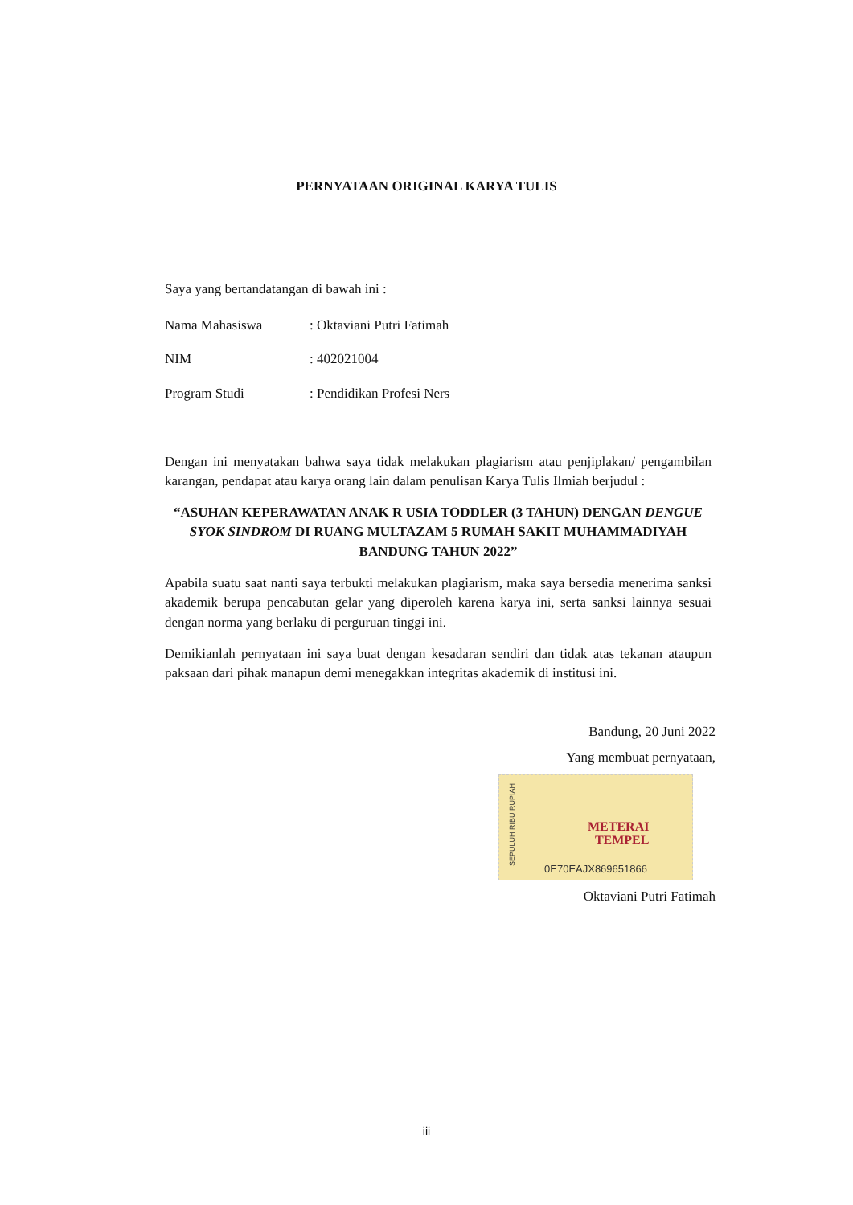PERNYATAAN ORIGINAL KARYA TULIS
Saya yang bertandatangan di bawah ini :
Nama Mahasiswa: Oktaviani Putri Fatimah
NIM: 402021004
Program Studi: Pendidikan Profesi Ners
Dengan ini menyatakan bahwa saya tidak melakukan plagiarism atau penjiplakan/ pengambilan karangan, pendapat atau karya orang lain dalam penulisan Karya Tulis Ilmiah berjudul :
“ASUHAN KEPERAWATAN ANAK R USIA TODDLER (3 TAHUN) DENGAN DENGUE SYOK SINDROM DI RUANG MULTAZAM 5 RUMAH SAKIT MUHAMMADIYAH BANDUNG TAHUN 2022”
Apabila suatu saat nanti saya terbukti melakukan plagiarism, maka saya bersedia menerima sanksi akademik berupa pencabutan gelar yang diperoleh karena karya ini, serta sanksi lainnya sesuai dengan norma yang berlaku di perguruan tinggi ini.
Demikianlah pernyataan ini saya buat dengan kesadaran sendiri dan tidak atas tekanan ataupun paksaan dari pihak manapun demi menegakkan integritas akademik di institusi ini.
Bandung, 20 Juni 2022
Yang membuat pernyataan,
SEPULUH RIBU RUPIAH
METERAI
TEMPEL
0E70EAJX869651866
Oktaviani Putri Fatimah
iii